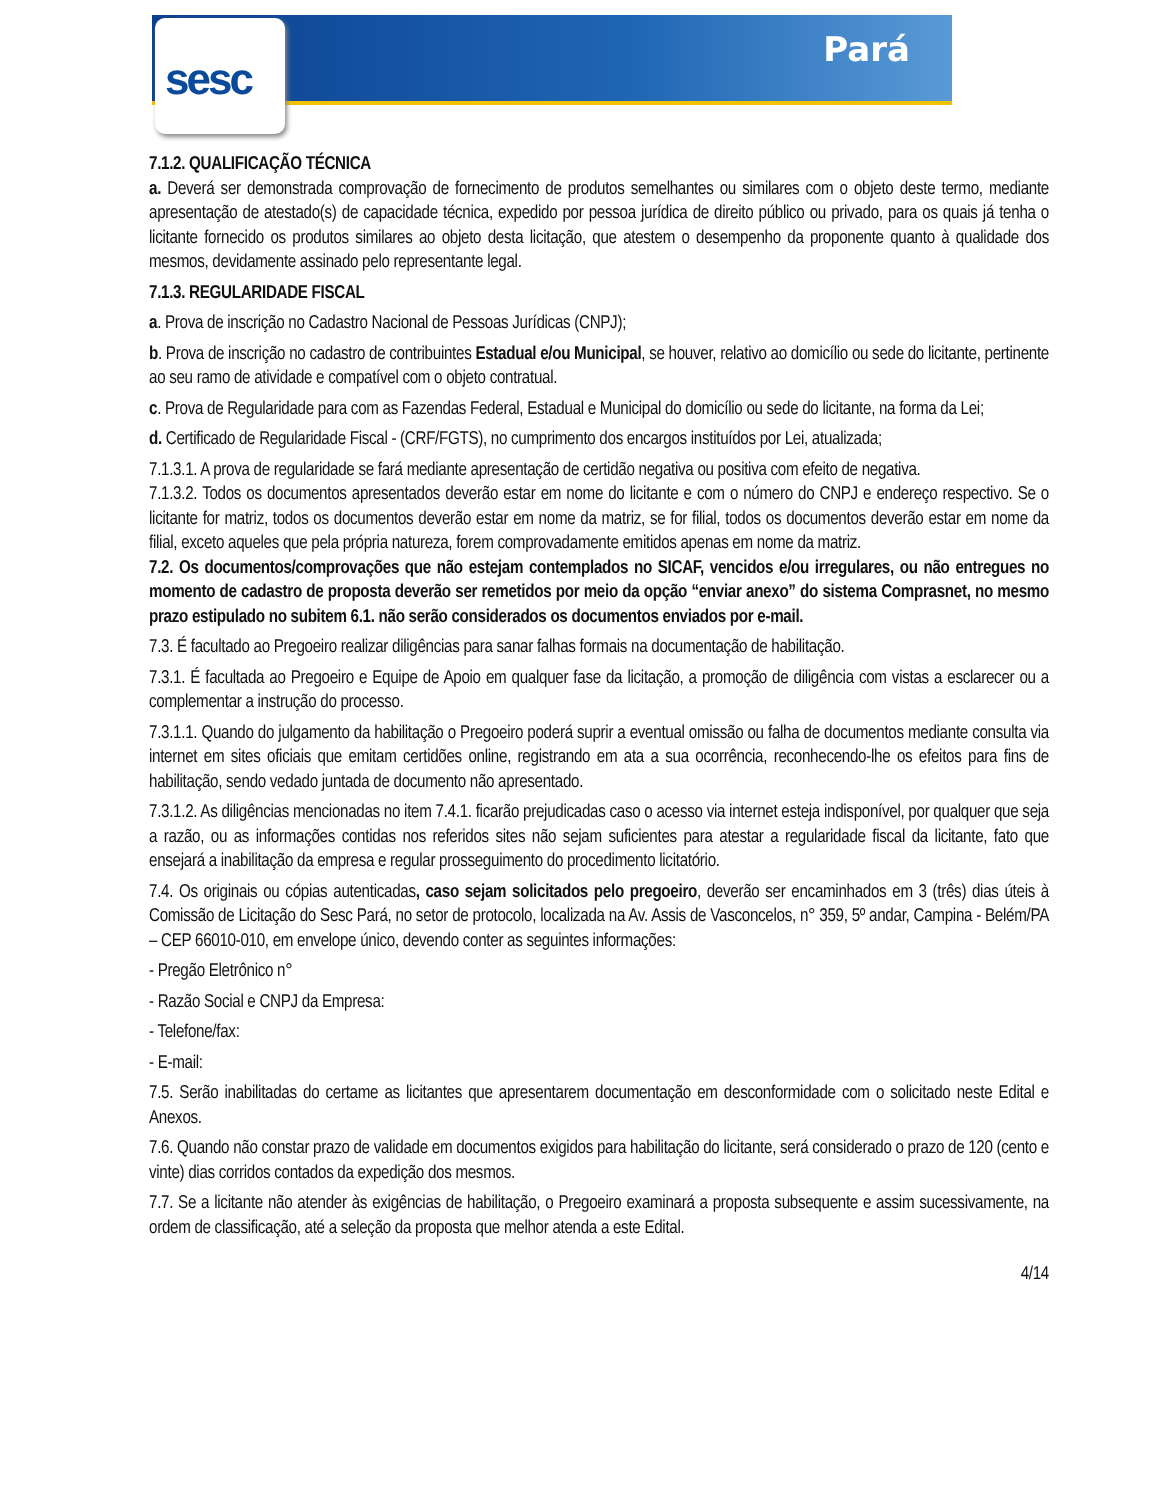sesc
Pará
7.1.2. QUALIFICAÇÃO TÉCNICA
a. Deverá ser demonstrada comprovação de fornecimento de produtos semelhantes ou similares com o objeto deste termo, mediante apresentação de atestado(s) de capacidade técnica, expedido por pessoa jurídica de direito público ou privado, para os quais já tenha o licitante fornecido os produtos similares ao objeto desta licitação, que atestem o desempenho da proponente quanto à qualidade dos mesmos, devidamente assinado pelo representante legal.
7.1.3. REGULARIDADE FISCAL
a. Prova de inscrição no Cadastro Nacional de Pessoas Jurídicas (CNPJ);
b. Prova de inscrição no cadastro de contribuintes Estadual e/ou Municipal, se houver, relativo ao domicílio ou sede do licitante, pertinente ao seu ramo de atividade e compatível com o objeto contratual.
c. Prova de Regularidade para com as Fazendas Federal, Estadual e Municipal do domicílio ou sede do licitante, na forma da Lei;
d. Certificado de Regularidade Fiscal - (CRF/FGTS), no cumprimento dos encargos instituídos por Lei, atualizada;
7.1.3.1. A prova de regularidade se fará mediante apresentação de certidão negativa ou positiva com efeito de negativa.
7.1.3.2. Todos os documentos apresentados deverão estar em nome do licitante e com o número do CNPJ e endereço respectivo. Se o licitante for matriz, todos os documentos deverão estar em nome da matriz, se for filial, todos os documentos deverão estar em nome da filial, exceto aqueles que pela própria natureza, forem comprovadamente emitidos apenas em nome da matriz.
7.2. Os documentos/comprovações que não estejam contemplados no SICAF, vencidos e/ou irregulares, ou não entregues no momento de cadastro de proposta deverão ser remetidos por meio da opção “enviar anexo” do sistema Comprasnet, no mesmo prazo estipulado no subitem 6.1. não serão considerados os documentos enviados por e-mail.
7.3. É facultado ao Pregoeiro realizar diligências para sanar falhas formais na documentação de habilitação.
7.3.1. É facultada ao Pregoeiro e Equipe de Apoio em qualquer fase da licitação, a promoção de diligência com vistas a esclarecer ou a complementar a instrução do processo.
7.3.1.1. Quando do julgamento da habilitação o Pregoeiro poderá suprir a eventual omissão ou falha de documentos mediante consulta via internet em sites oficiais que emitam certidões online, registrando em ata a sua ocorrência, reconhecendo-lhe os efeitos para fins de habilitação, sendo vedado juntada de documento não apresentado.
7.3.1.2. As diligências mencionadas no item 7.4.1. ficarão prejudicadas caso o acesso via internet esteja indisponível, por qualquer que seja a razão, ou as informações contidas nos referidos sites não sejam suficientes para atestar a regularidade fiscal da licitante, fato que ensejará a inabilitação da empresa e regular prosseguimento do procedimento licitatório.
7.4. Os originais ou cópias autenticadas, caso sejam solicitados pelo pregoeiro, deverão ser encaminhados em 3 (três) dias úteis à Comissão de Licitação do Sesc Pará, no setor de protocolo, localizada na Av. Assis de Vasconcelos, n° 359, 5º andar, Campina - Belém/PA – CEP 66010-010, em envelope único, devendo conter as seguintes informações:
- Pregão Eletrônico n°
- Razão Social e CNPJ da Empresa:
- Telefone/fax:
- E-mail:
7.5. Serão inabilitadas do certame as licitantes que apresentarem documentação em desconformidade com o solicitado neste Edital e Anexos.
7.6. Quando não constar prazo de validade em documentos exigidos para habilitação do licitante, será considerado o prazo de 120 (cento e vinte) dias corridos contados da expedição dos mesmos.
7.7. Se a licitante não atender às exigências de habilitação, o Pregoeiro examinará a proposta subsequente e assim sucessivamente, na ordem de classificação, até a seleção da proposta que melhor atenda a este Edital.
4/14